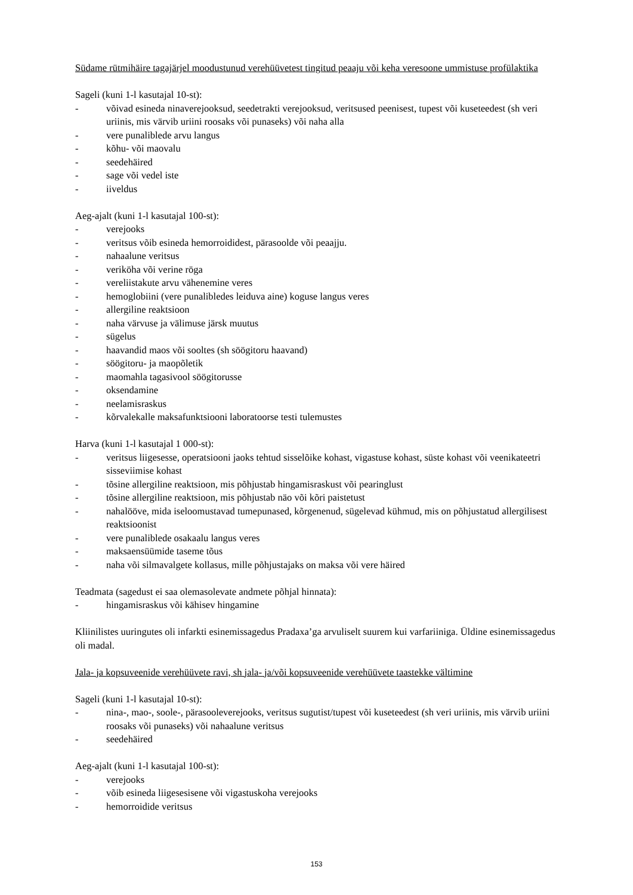Südame rütmihäire tagajärjel moodustunud verehüüvetest tingitud peaaju või keha veresoone ummistuse profülaktika
Sageli (kuni 1-l kasutajal 10-st):
- võivad esineda ninaverejooksud, seedetrakti verejooksud, veritsused peenisest, tupest või kuseteedest (sh veri uriinis, mis värvib uriini roosaks või punaseks) või naha alla
- vere punaliblede arvu langus
- kõhu- või maovalu
- seedehäired
- sage või vedel iste
- iiveldus
Aeg-ajalt (kuni 1-l kasutajal 100-st):
- verejooks
- veritsus võib esineda hemorroididest, pärasoolde või peaajju.
- nahaalune veritsus
- veriköha või verine röga
- vereliistakute arvu vähenemine veres
- hemoglobiini (vere punalibledes leiduva aine) koguse langus veres
- allergiline reaktsioon
- naha värvuse ja välimuse järsk muutus
- sügelus
- haavandid maos või sooltes (sh söögitoru haavand)
- söögitoru- ja maopõletik
- maomahla tagasivool söögitorusse
- oksendamine
- neelamisraskus
- kõrvalekalle maksafunktsiooni laboratoorse testi tulemustes
Harva (kuni 1-l kasutajal 1 000-st):
- veritsus liigesesse, operatsiooni jaoks tehtud sisselõike kohast, vigastuse kohast, süste kohast või veenikateetri sisseviimise kohast
- tõsine allergiline reaktsioon, mis põhjustab hingamisraskust või pearinglust
- tõsine allergiline reaktsioon, mis põhjustab näo või kõri paistetust
- nahalööve, mida iseloomustavad tumepunased, kõrgenenud, sügelevad kühmud, mis on põhjustatud allergilisest reaktsioonist
- vere punaliblede osakaalu langus veres
- maksaensüümide taseme tõus
- naha või silmavalgete kollasus, mille põhjustajaks on maksa või vere häired
Teadmata (sagedust ei saa olemasolevate andmete põhjal hinnata):
- hingamisraskus või kähisev hingamine
Kliinilistes uuringutes oli infarkti esinemissagedus Pradaxa’ga arvuliselt suurem kui varfariiniga. Üldine esinemissagedus oli madal.
Jala- ja kopsuveenide verehüüvete ravi, sh jala- ja/või kopsuveenide verehüüvete taastekke vältimine
Sageli (kuni 1-l kasutajal 10-st):
- nina-, mao-, soole-, pärasooleverejooks, veritsus sugutist/tupest või kuseteedest (sh veri uriinis, mis värvib uriini roosaks või punaseks) või nahaalune veritsus
- seedehäired
Aeg-ajalt (kuni 1-l kasutajal 100-st):
- verejooks
- võib esineda liigesesisene või vigastuskoha verejooks
- hemorroidide veritsus
153